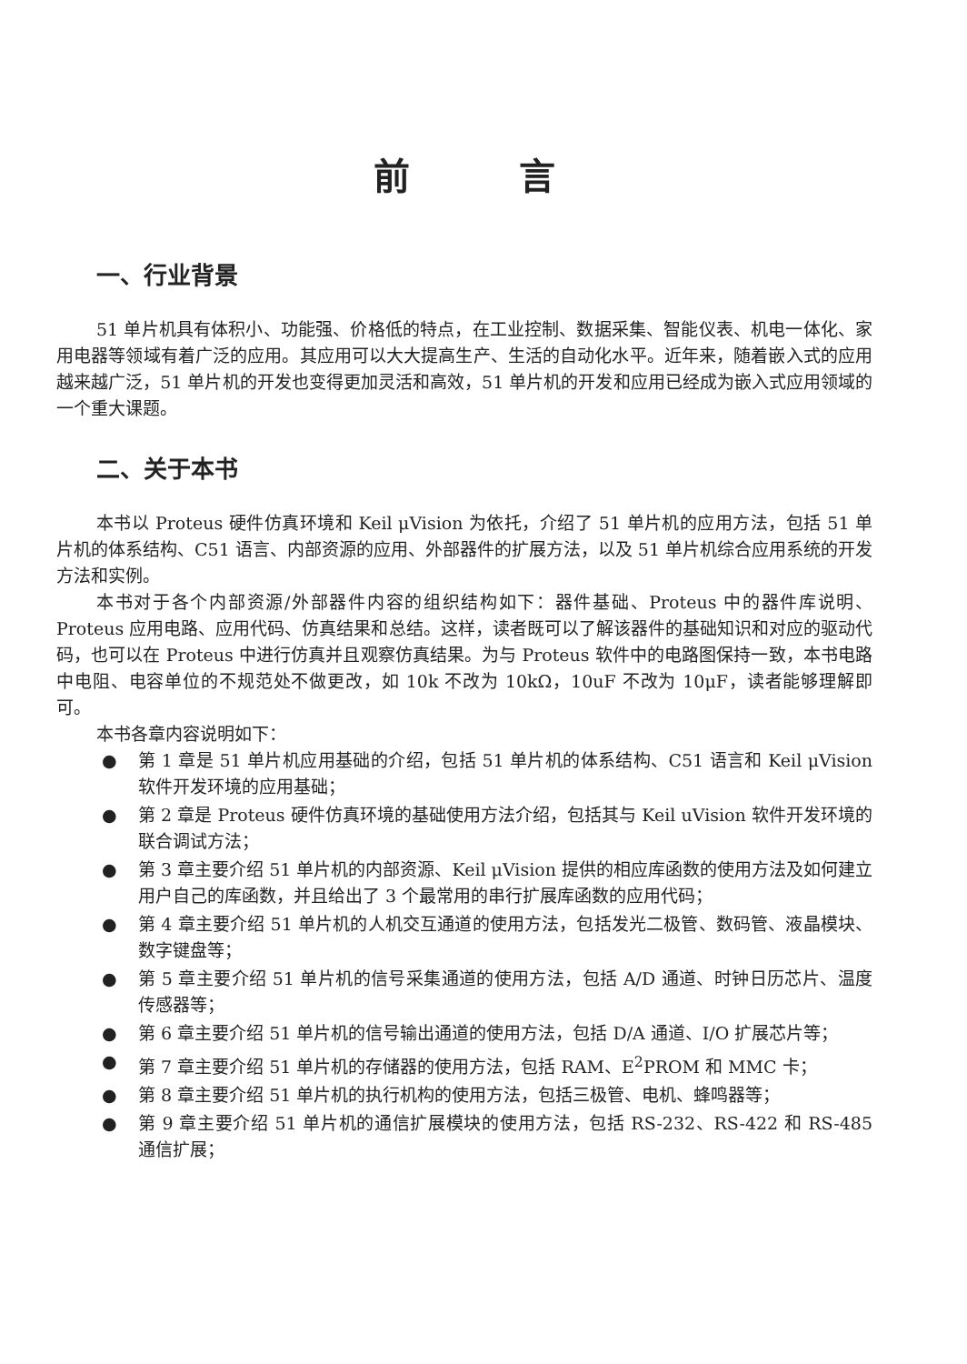前　　　言
一、行业背景
51 单片机具有体积小、功能强、价格低的特点，在工业控制、数据采集、智能仪表、机电一体化、家用电器等领域有着广泛的应用。其应用可以大大提高生产、生活的自动化水平。近年来，随着嵌入式的应用越来越广泛，51 单片机的开发也变得更加灵活和高效，51 单片机的开发和应用已经成为嵌入式应用领域的一个重大课题。
二、关于本书
本书以 Proteus 硬件仿真环境和 Keil μVision 为依托，介绍了 51 单片机的应用方法，包括 51 单片机的体系结构、C51 语言、内部资源的应用、外部器件的扩展方法，以及 51 单片机综合应用系统的开发方法和实例。
本书对于各个内部资源/外部器件内容的组织结构如下：器件基础、Proteus 中的器件库说明、Proteus 应用电路、应用代码、仿真结果和总结。这样，读者既可以了解该器件的基础知识和对应的驱动代码，也可以在 Proteus 中进行仿真并且观察仿真结果。为与 Proteus 软件中的电路图保持一致，本书电路中电阻、电容单位的不规范处不做更改，如 10k 不改为 10kΩ，10uF 不改为 10μF，读者能够理解即可。
本书各章内容说明如下：
● 第 1 章是 51 单片机应用基础的介绍，包括 51 单片机的体系结构、C51 语言和 Keil μVision 软件开发环境的应用基础；
● 第 2 章是 Proteus 硬件仿真环境的基础使用方法介绍，包括其与 Keil uVision 软件开发环境的联合调试方法；
● 第 3 章主要介绍 51 单片机的内部资源、Keil μVision 提供的相应库函数的使用方法及如何建立用户自己的库函数，并且给出了 3 个最常用的串行扩展库函数的应用代码；
● 第 4 章主要介绍 51 单片机的人机交互通道的使用方法，包括发光二极管、数码管、液晶模块、数字键盘等；
● 第 5 章主要介绍 51 单片机的信号采集通道的使用方法，包括 A/D 通道、时钟日历芯片、温度传感器等；
● 第 6 章主要介绍 51 单片机的信号输出通道的使用方法，包括 D/A 通道、I/O 扩展芯片等；
● 第 7 章主要介绍 51 单片机的存储器的使用方法，包括 RAM、E<sup>2</sup>PROM 和 MMC 卡；
● 第 8 章主要介绍 51 单片机的执行机构的使用方法，包括三极管、电机、蜂鸣器等；
● 第 9 章主要介绍 51 单片机的通信扩展模块的使用方法，包括 RS-232、RS-422 和 RS-485 通信扩展；